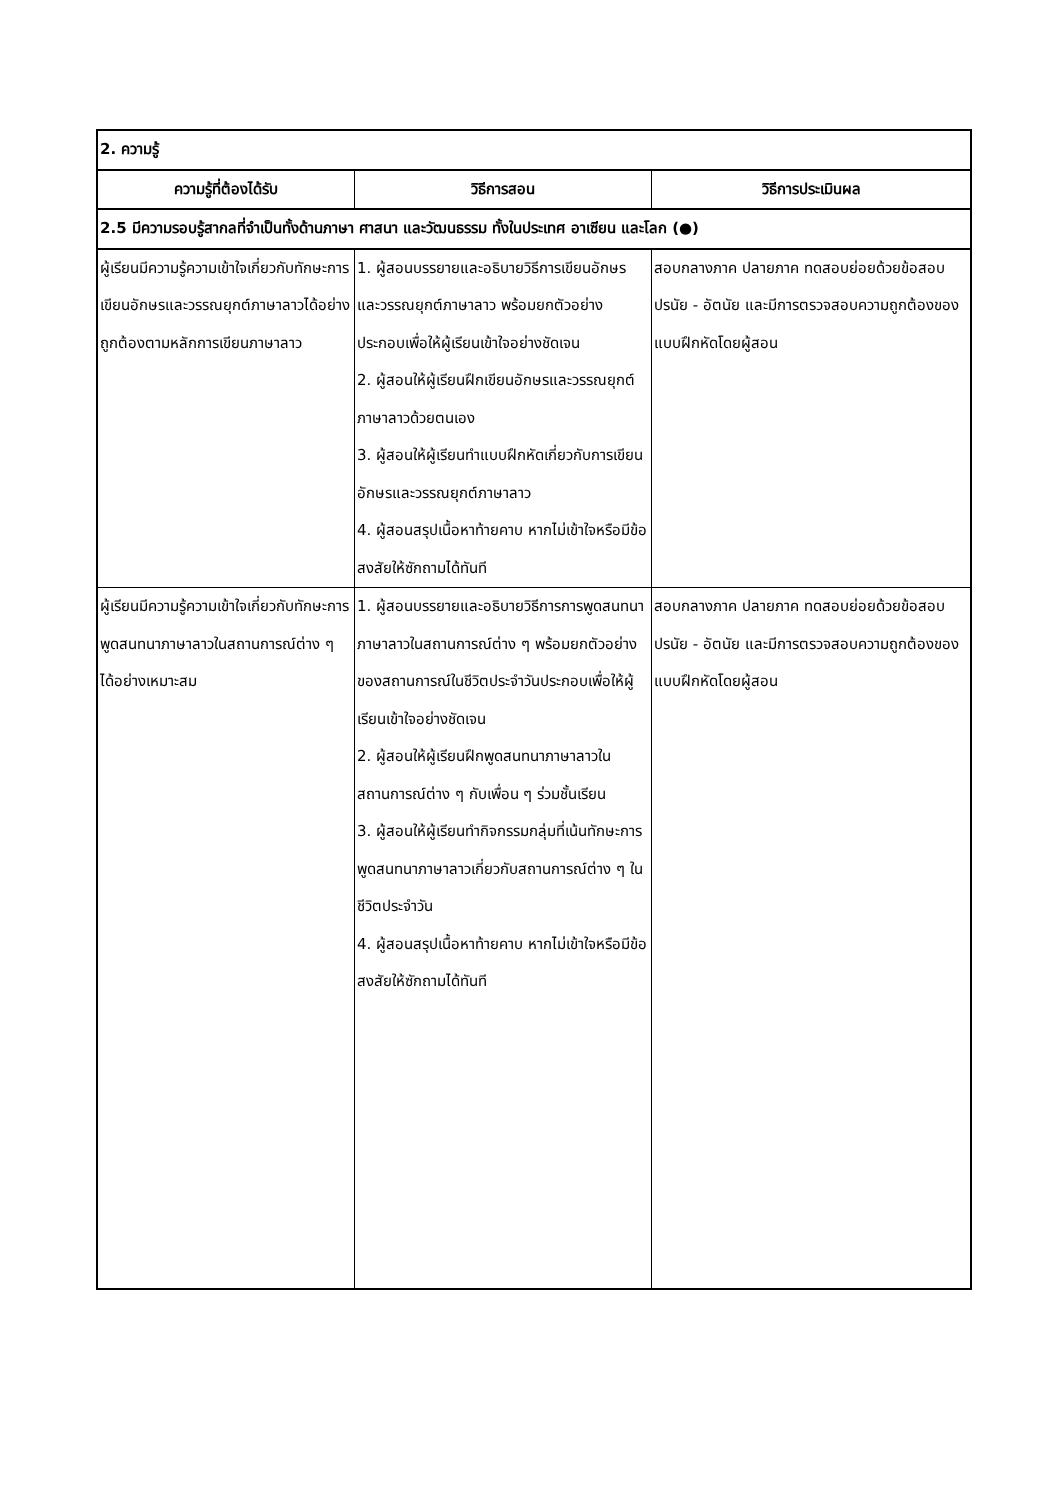| 2. ความรู้ | | |
| ความรู้ที่ต้องได้รับ | วิธีการสอน | วิธีการประเมินผล |
| 2.5 มีความรอบรู้สากลที่จำเป็นทั้งด้านภาษา ศาสนา และวัฒนธรรม ทั้งในประเทศ อาเซียน และโลก (●) | | |
| ผู้เรียนมีความรู้ความเข้าใจเกี่ยวกับทักษะการเขียนอักษรและวรรณยุกต์ภาษาลาวได้อย่างถูกต้องตามหลักการเขียนภาษาลาว | 1. ผู้สอนบรรยายและอธิบายวิธีการเขียนอักษรและวรรณยุกต์ภาษาลาว พร้อมยกตัวอย่างประกอบเพื่อให้ผู้เรียนเข้าใจอย่างชัดเจน 2. ผู้สอนให้ผู้เรียนฝึกเขียนอักษรและวรรณยุกต์ภาษาลาวด้วยตนเอง 3. ผู้สอนให้ผู้เรียนทำแบบฝึกหัดเกี่ยวกับการเขียนอักษรและวรรณยุกต์ภาษาลาว 4. ผู้สอนสรุปเนื้อหาท้ายคาบ หากไม่เข้าใจหรือมีข้อสงสัยให้ซักถามได้ทันที | สอบกลางภาค ปลายภาค ทดสอบย่อยด้วยข้อสอบปรนัย - อัตนัย และมีการตรวจสอบความถูกต้องของแบบฝึกหัดโดยผู้สอน |
| ผู้เรียนมีความรู้ความเข้าใจเกี่ยวกับทักษะการพูดสนทนาภาษาลาวในสถานการณ์ต่าง ๆ ได้อย่างเหมาะสม | 1. ผู้สอนบรรยายและอธิบายวิธีการการพูดสนทนาภาษาลาวในสถานการณ์ต่าง ๆ พร้อมยกตัวอย่างของสถานการณ์ในชีวิตประจำวันประกอบเพื่อให้ผู้เรียนเข้าใจอย่างชัดเจน 2. ผู้สอนให้ผู้เรียนฝึกพูดสนทนาภาษาลาวในสถานการณ์ต่าง ๆ กับเพื่อน ๆ ร่วมชั้นเรียน 3. ผู้สอนให้ผู้เรียนทำกิจกรรมกลุ่มที่เน้นทักษะการพูดสนทนาภาษาลาวเกี่ยวกับสถานการณ์ต่าง ๆ ในชีวิตประจำวัน 4. ผู้สอนสรุปเนื้อหาท้ายคาบ หากไม่เข้าใจหรือมีข้อสงสัยให้ซักถามได้ทันที | สอบกลางภาค ปลายภาค ทดสอบย่อยด้วยข้อสอบปรนัย - อัตนัย และมีการตรวจสอบความถูกต้องของแบบฝึกหัดโดยผู้สอน |